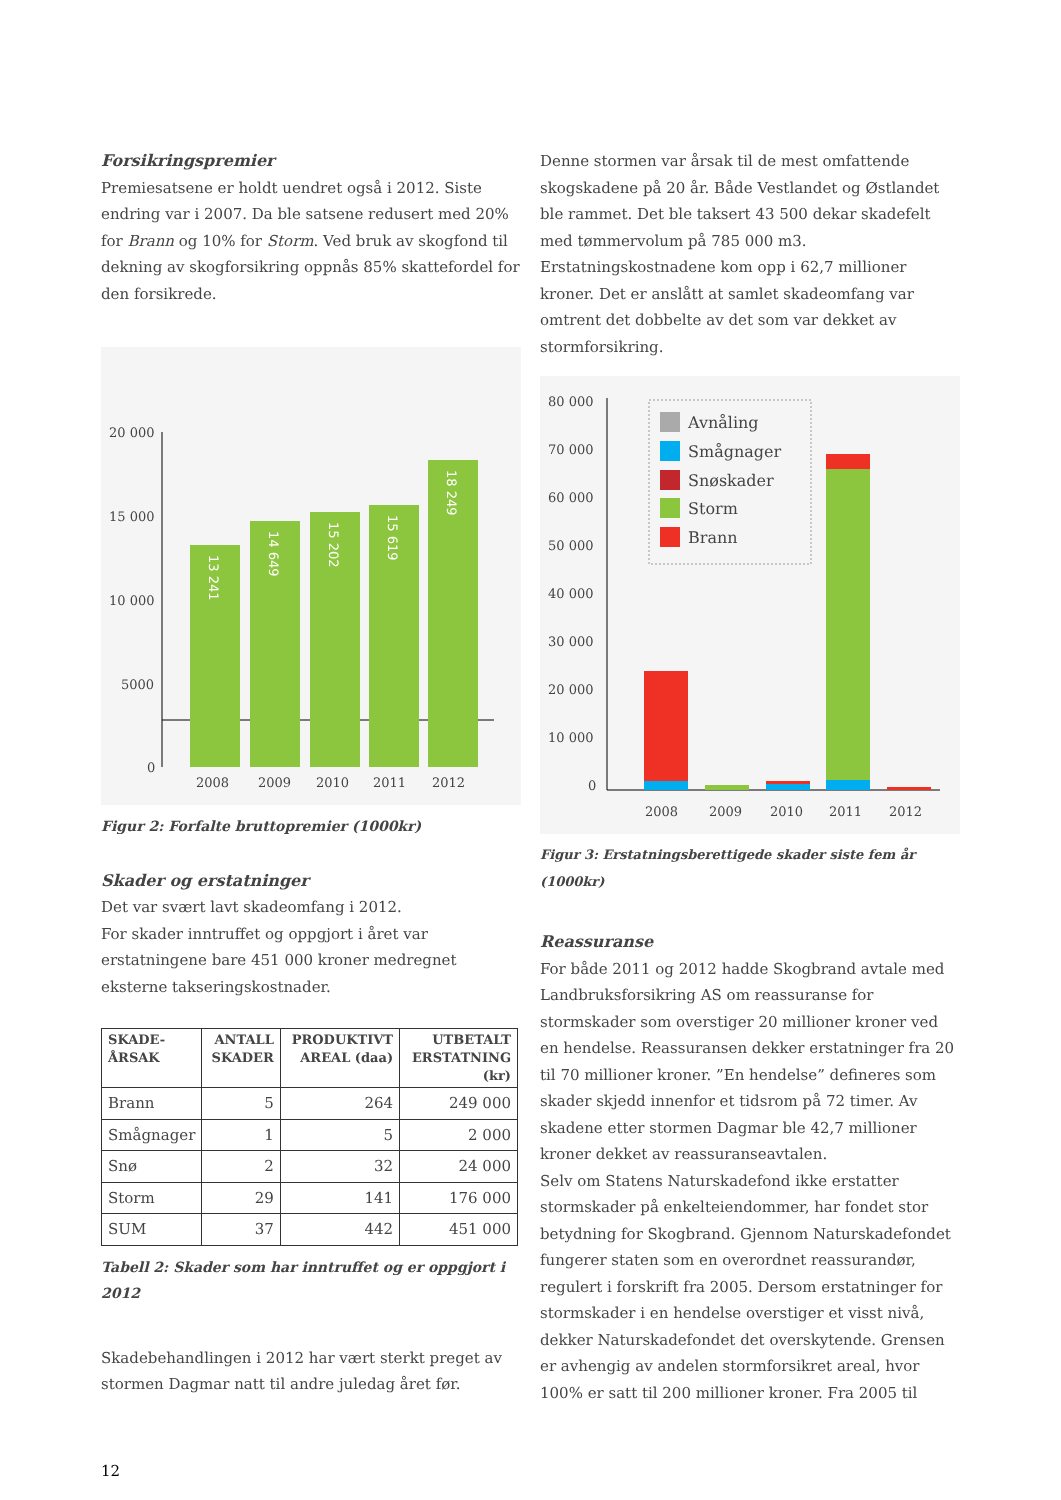Forsikringspremier
Premiesatsene er holdt uendret også i 2012. Siste endring var i 2007. Da ble satsene redusert med 20% for Brann og 10% for Storm. Ved bruk av skogfond til dekning av skogforsikring oppnås 85% skattefordel for den forsikrede.
20 000
15 000
10 000
5000
0
13 241
14 649
15 202
15 619
18 249
2008
2009
2010
2011
2012
Figur 2: Forfalte bruttopremier (1000kr)
Skader og erstatninger
Det var svært lavt skadeomfang i 2012.
For skader inntruffet og oppgjort i året var erstatningene bare 451 000 kroner medregnet eksterne takseringskostnader.
| SKADE- ÅRSAK | ANTALL SKADER | PRODUKTIVT AREAL (daa) | UTBETALT ERSTATNING (kr) |
| --- | --- | --- | --- |
| Brann | 5 | 264 | 249 000 |
| Smågnager | 1 | 5 | 2 000 |
| Snø | 2 | 32 | 24 000 |
| Storm | 29 | 141 | 176 000 |
| SUM | 37 | 442 | 451 000 |
Tabell 2: Skader som har inntruffet og er oppgjort i 2012
Skadebehandlingen i 2012 har vært sterkt preget av stormen Dagmar natt til andre juledag året før.
12
Denne stormen var årsak til de mest omfattende skogskadene på 20 år. Både Vestlandet og Østlandet ble rammet. Det ble taksert 43 500 dekar skadefelt med tømmervolum på 785 000 m3. Erstatningskostnadene kom opp i 62,7 millioner kroner. Det er anslått at samlet skadeomfang var omtrent det dobbelte av det som var dekket av stormforsikring.
80 000
70 000
60 000
50 000
40 000
30 000
20 000
10 000
0
Avnåling
Smågnager
Snøskader
Storm
Brann
2008
2009
2010
2011
2012
Figur 3: Erstatningsberettigede skader siste fem år (1000kr)
Reassuranse
For både 2011 og 2012 hadde Skogbrand avtale med Landbruksforsikring AS om reassuranse for stormskader som overstiger 20 millioner kroner ved en hendelse. Reassuransen dekker erstatninger fra 20 til 70 millioner kroner. ”En hendelse” defineres som skader skjedd innenfor et tidsrom på 72 timer. Av skadene etter stormen Dagmar ble 42,7 millioner kroner dekket av reassuranseavtalen.
Selv om Statens Naturskadefond ikke erstatter stormskader på enkelteiendommer, har fondet stor betydning for Skogbrand. Gjennom Naturskadefondet fungerer staten som en overordnet reassurandør, regulert i forskrift fra 2005. Dersom erstatninger for stormskader i en hendelse overstiger et visst nivå, dekker Naturskadefondet det overskytende. Grensen er avhengig av andelen stormforsikret areal, hvor 100% er satt til 200 millioner kroner. Fra 2005 til